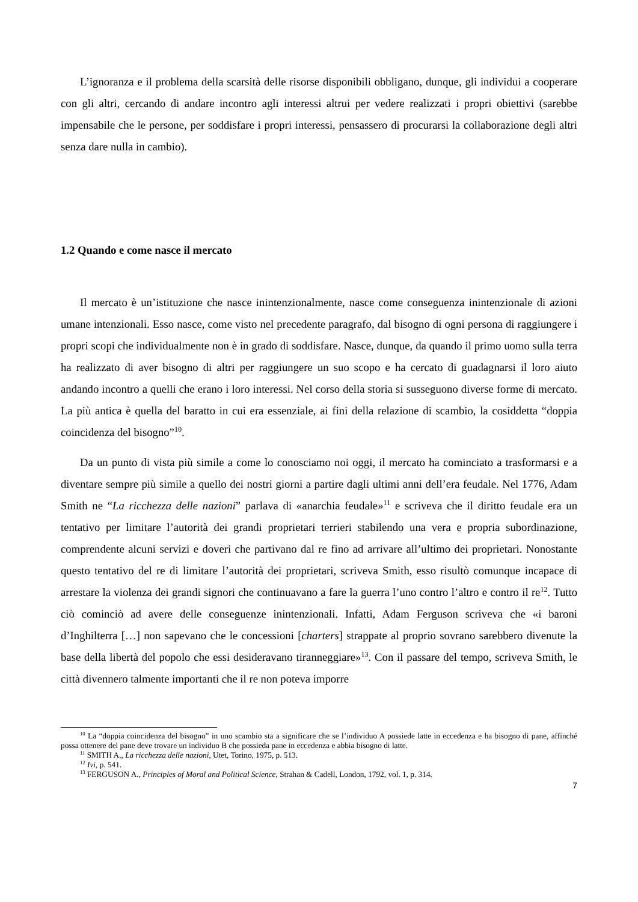L’ignoranza e il problema della scarsità delle risorse disponibili obbligano, dunque, gli individui a cooperare con gli altri, cercando di andare incontro agli interessi altrui per vedere realizzati i propri obiettivi (sarebbe impensabile che le persone, per soddisfare i propri interessi, pensassero di procurarsi la collaborazione degli altri senza dare nulla in cambio).
1.2 Quando e come nasce il mercato
Il mercato è un’istituzione che nasce inintenzionalmente, nasce come conseguenza inintenzionale di azioni umane intenzionali. Esso nasce, come visto nel precedente paragrafo, dal bisogno di ogni persona di raggiungere i propri scopi che individualmente non è in grado di soddisfare. Nasce, dunque, da quando il primo uomo sulla terra ha realizzato di aver bisogno di altri per raggiungere un suo scopo e ha cercato di guadagnarsi il loro aiuto andando incontro a quelli che erano i loro interessi. Nel corso della storia si susseguono diverse forme di mercato. La più antica è quella del baratto in cui era essenziale, ai fini della relazione di scambio, la cosiddetta “doppia coincidenza del bisogno”<sup>10</sup>.
Da un punto di vista più simile a come lo conosciamo noi oggi, il mercato ha cominciato a trasformarsi e a diventare sempre più simile a quello dei nostri giorni a partire dagli ultimi anni dell’era feudale. Nel 1776, Adam Smith ne “La ricchezza delle nazioni” parlava di «anarchia feudale»<sup>11</sup> e scriveva che il diritto feudale era un tentativo per limitare l’autorità dei grandi proprietari terrieri stabilendo una vera e propria subordinazione, comprendente alcuni servizi e doveri che partivano dal re fino ad arrivare all’ultimo dei proprietari. Nonostante questo tentativo del re di limitare l’autorità dei proprietari, scriveva Smith, esso risultò comunque incapace di arrestare la violenza dei grandi signori che continuavano a fare la guerra l’uno contro l’altro e contro il re<sup>12</sup>. Tutto ciò cominciò ad avere delle conseguenze inintenzionali. Infatti, Adam Ferguson scriveva che «i baroni d’Inghilterra […] non sapevano che le concessioni [charters] strappate al proprio sovrano sarebbero divenute la base della libertà del popolo che essi desideravano tiranneggiare»<sup>13</sup>. Con il passare del tempo, scriveva Smith, le città divennero talmente importanti che il re non poteva imporre
<sup>10</sup> La “doppia coincidenza del bisogno” in uno scambio sta a significare che se l’individuo A possiede latte in eccedenza e ha bisogno di pane, affinché possa ottenere del pane deve trovare un individuo B che possieda pane in eccedenza e abbia bisogno di latte.
<sup>11</sup> SMITH A., La ricchezza delle nazioni, Utet, Torino, 1975, p. 513.
<sup>12</sup> Ivi, p. 541.
<sup>13</sup> FERGUSON A., Principles of Moral and Political Science, Strahan & Cadell, London, 1792, vol. 1, p. 314.
7